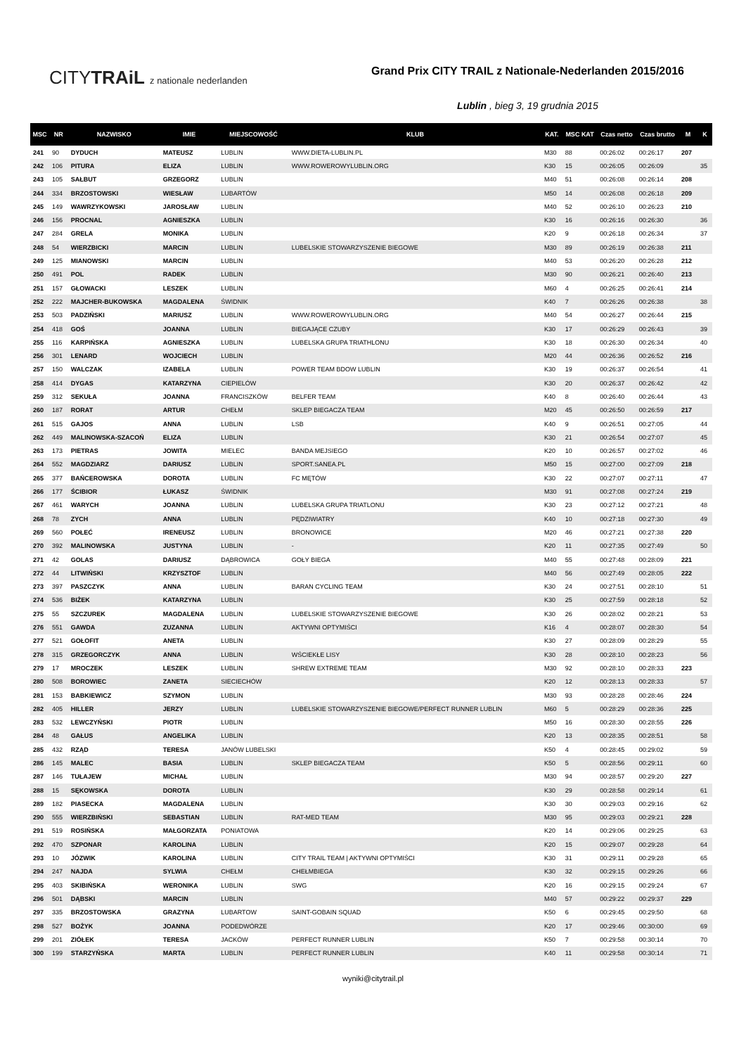CITYTRAiL z nationale nederlanden
Grand Prix CITY TRAIL z Nationale-Nederlanden 2015/2016
Lublin , bieg 3, 19 grudnia 2015
| MSC | NR | NAZWISKO | IMIE | MIEJSCOWOŚĆ | KLUB | KAT. | MSC KAT | Czas netto | Czas brutto | M | K |
| --- | --- | --- | --- | --- | --- | --- | --- | --- | --- | --- | --- |
| 241 | 90 | DYDUCH | MATEUSZ | LUBLIN | WWW.DIETA-LUBLIN.PL | M30 | 88 | 00:26:02 | 00:26:17 | 207 | |
| 242 | 106 | PITURA | ELIZA | LUBLIN | WWW.ROWEROWYLUBLIN.ORG | K30 | 15 | 00:26:05 | 00:26:09 | | 35 |
| 243 | 105 | SAŁBUT | GRZEGORZ | LUBLIN | | M40 | 51 | 00:26:08 | 00:26:14 | 208 | |
| 244 | 334 | BRZOSTOWSKI | WIESŁAW | LUBARTÓW | | M50 | 14 | 00:26:08 | 00:26:18 | 209 | |
| 245 | 149 | WAWRZYKOWSKI | JAROSŁAW | LUBLIN | | M40 | 52 | 00:26:10 | 00:26:23 | 210 | |
| 246 | 156 | PROCNAL | AGNIESZKA | LUBLIN | | K30 | 16 | 00:26:16 | 00:26:30 | | 36 |
| 247 | 284 | GRELA | MONIKA | LUBLIN | | K20 | 9 | 00:26:18 | 00:26:34 | | 37 |
| 248 | 54 | WIERZBICKI | MARCIN | LUBLIN | LUBELSKIE STOWARZYSZENIE BIEGOWE | M30 | 89 | 00:26:19 | 00:26:38 | 211 | |
| 249 | 125 | MIANOWSKI | MARCIN | LUBLIN | | M40 | 53 | 00:26:20 | 00:26:28 | 212 | |
| 250 | 491 | POL | RADEK | LUBLIN | | M30 | 90 | 00:26:21 | 00:26:40 | 213 | |
| 251 | 157 | GŁOWACKI | LESZEK | LUBLIN | | M60 | 4 | 00:26:25 | 00:26:41 | 214 | |
| 252 | 222 | MAJCHER-BUKOWSKA | MAGDALENA | ŚWIDNIK | | K40 | 7 | 00:26:26 | 00:26:38 | | 38 |
| 253 | 503 | PADZIŃSKI | MARIUSZ | LUBLIN | WWW.ROWEROWYLUBLIN.ORG | M40 | 54 | 00:26:27 | 00:26:44 | 215 | |
| 254 | 418 | GOŚ | JOANNA | LUBLIN | BIEGAJĄCE CZUBY | K30 | 17 | 00:26:29 | 00:26:43 | | 39 |
| 255 | 116 | KARPIŃSKA | AGNIESZKA | LUBLIN | LUBELSKA GRUPA TRIATHLONU | K30 | 18 | 00:26:30 | 00:26:34 | | 40 |
| 256 | 301 | LENARD | WOJCIECH | LUBLIN | | M20 | 44 | 00:26:36 | 00:26:52 | 216 | |
| 257 | 150 | WALCZAK | IZABELA | LUBLIN | POWER TEAM BDOW LUBLIN | K30 | 19 | 00:26:37 | 00:26:54 | | 41 |
| 258 | 414 | DYGAS | KATARZYNA | CIEPIELÓW | | K30 | 20 | 00:26:37 | 00:26:42 | | 42 |
| 259 | 312 | SEKUŁA | JOANNA | FRANCISZKÓW | BELFER TEAM | K40 | 8 | 00:26:40 | 00:26:44 | | 43 |
| 260 | 187 | RORAT | ARTUR | CHEŁM | SKLEP BIEGACZA TEAM | M20 | 45 | 00:26:50 | 00:26:59 | 217 | |
| 261 | 515 | GAJOS | ANNA | LUBLIN | LSB | K40 | 9 | 00:26:51 | 00:27:05 | | 44 |
| 262 | 449 | MALINOWSKA-SZACOŃ | ELIZA | LUBLIN | | K30 | 21 | 00:26:54 | 00:27:07 | | 45 |
| 263 | 173 | PIETRAS | JOWITA | MIELEC | BANDA MEJSIEGO | K20 | 10 | 00:26:57 | 00:27:02 | | 46 |
| 264 | 552 | MAGDZIARZ | DARIUSZ | LUBLIN | SPORT.SANEA.PL | M50 | 15 | 00:27:00 | 00:27:09 | 218 | |
| 265 | 377 | BAŃCEROWSKA | DOROTA | LUBLIN | FC MĘTÓW | K30 | 22 | 00:27:07 | 00:27:11 | | 47 |
| 266 | 177 | ŚCIBIOR | ŁUKASZ | ŚWIDNIK | | M30 | 91 | 00:27:08 | 00:27:24 | 219 | |
| 267 | 461 | WARYCH | JOANNA | LUBLIN | LUBELSKA GRUPA TRIATLONU | K30 | 23 | 00:27:12 | 00:27:21 | | 48 |
| 268 | 78 | ZYCH | ANNA | LUBLIN | PĘDZIWIATRY | K40 | 10 | 00:27:18 | 00:27:30 | | 49 |
| 269 | 560 | POŁEĆ | IRENEUSZ | LUBLIN | BRONOWICE | M20 | 46 | 00:27:21 | 00:27:38 | 220 | |
| 270 | 392 | MALINOWSKA | JUSTYNA | LUBLIN | - | K20 | 11 | 00:27:35 | 00:27:49 | | 50 |
| 271 | 42 | GOLAS | DARIUSZ | DĄBROWICA | GOŁY BIEGA | M40 | 55 | 00:27:48 | 00:28:09 | 221 | |
| 272 | 44 | LITWIŃSKI | KRZYSZTOF | LUBLIN | | M40 | 56 | 00:27:49 | 00:28:05 | 222 | |
| 273 | 397 | PASZCZYK | ANNA | LUBLIN | BARAN CYCLING TEAM | K30 | 24 | 00:27:51 | 00:28:10 | | 51 |
| 274 | 536 | BIŻEK | KATARZYNA | LUBLIN | | K30 | 25 | 00:27:59 | 00:28:18 | | 52 |
| 275 | 55 | SZCZUREK | MAGDALENA | LUBLIN | LUBELSKIE STOWARZYSZENIE BIEGOWE | K30 | 26 | 00:28:02 | 00:28:21 | | 53 |
| 276 | 551 | GAWDA | ZUZANNA | LUBLIN | AKTYWNI OPTYMIŚCI | K16 | 4 | 00:28:07 | 00:28:30 | | 54 |
| 277 | 521 | GOŁOFIT | ANETA | LUBLIN | | K30 | 27 | 00:28:09 | 00:28:29 | | 55 |
| 278 | 315 | GRZEGORCZYK | ANNA | LUBLIN | WŚCIEKŁE LISY | K30 | 28 | 00:28:10 | 00:28:23 | | 56 |
| 279 | 17 | MROCZEK | LESZEK | LUBLIN | SHREW EXTREME TEAM | M30 | 92 | 00:28:10 | 00:28:33 | 223 | |
| 280 | 508 | BOROWIEC | ZANETA | SIECIECHÓW | | K20 | 12 | 00:28:13 | 00:28:33 | | 57 |
| 281 | 153 | BABKIEWICZ | SZYMON | LUBLIN | | M30 | 93 | 00:28:28 | 00:28:46 | 224 | |
| 282 | 405 | HILLER | JERZY | LUBLIN | LUBELSKIE STOWARZYSZENIE BIEGOWE/PERFECT RUNNER LUBLIN | M60 | 5 | 00:28:29 | 00:28:36 | 225 | |
| 283 | 532 | LEWCZYŃSKI | PIOTR | LUBLIN | | M50 | 16 | 00:28:30 | 00:28:55 | 226 | |
| 284 | 48 | GAŁUS | ANGELIKA | LUBLIN | | K20 | 13 | 00:28:35 | 00:28:51 | | 58 |
| 285 | 432 | RZĄD | TERESA | JANÓW LUBELSKI | | K50 | 4 | 00:28:45 | 00:29:02 | | 59 |
| 286 | 145 | MALEC | BASIA | LUBLIN | SKLEP BIEGACZA TEAM | K50 | 5 | 00:28:56 | 00:29:11 | | 60 |
| 287 | 146 | TUŁAJEW | MICHAŁ | LUBLIN | | M30 | 94 | 00:28:57 | 00:29:20 | 227 | |
| 288 | 15 | SĘKOWSKA | DOROTA | LUBLIN | | K30 | 29 | 00:28:58 | 00:29:14 | | 61 |
| 289 | 182 | PIASECKA | MAGDALENA | LUBLIN | | K30 | 30 | 00:29:03 | 00:29:16 | | 62 |
| 290 | 555 | WIERZBIŃSKI | SEBASTIAN | LUBLIN | RAT-MED TEAM | M30 | 95 | 00:29:03 | 00:29:21 | 228 | |
| 291 | 519 | ROSIŃSKA | MAŁGORZATA | PONIATOWA | | K20 | 14 | 00:29:06 | 00:29:25 | | 63 |
| 292 | 470 | SZPONAR | KAROLINA | LUBLIN | | K20 | 15 | 00:29:07 | 00:29:28 | | 64 |
| 293 | 10 | JÓZWIK | KAROLINA | LUBLIN | CITY TRAIL TEAM / AKTYWNI OPTYMIŚCI | K30 | 31 | 00:29:11 | 00:29:28 | | 65 |
| 294 | 247 | NAJDA | SYLWIA | CHEŁM | CHEŁMBIEGA | K30 | 32 | 00:29:15 | 00:29:26 | | 66 |
| 295 | 403 | SKIBIŃSKA | WERONIKA | LUBLIN | SWG | K20 | 16 | 00:29:15 | 00:29:24 | | 67 |
| 296 | 501 | DĄBSKI | MARCIN | LUBLIN | | M40 | 57 | 00:29:22 | 00:29:37 | 229 | |
| 297 | 335 | BRZOSTOWSKA | GRAZYNA | LUBARTOW | SAINT-GOBAIN SQUAD | K50 | 6 | 00:29:45 | 00:29:50 | | 68 |
| 298 | 527 | BOŻYK | JOANNA | PODEDWÓRZE | | K20 | 17 | 00:29:46 | 00:30:00 | | 69 |
| 299 | 201 | ZIÓŁEK | TERESA | JACKÓW | PERFECT RUNNER LUBLIN | K50 | 7 | 00:29:58 | 00:30:14 | | 70 |
| 300 | 199 | STARZYŃSKA | MARTA | LUBLIN | PERFECT RUNNER LUBLIN | K40 | 11 | 00:29:58 | 00:30:14 | | 71 |
wyniki@citytrail.pl